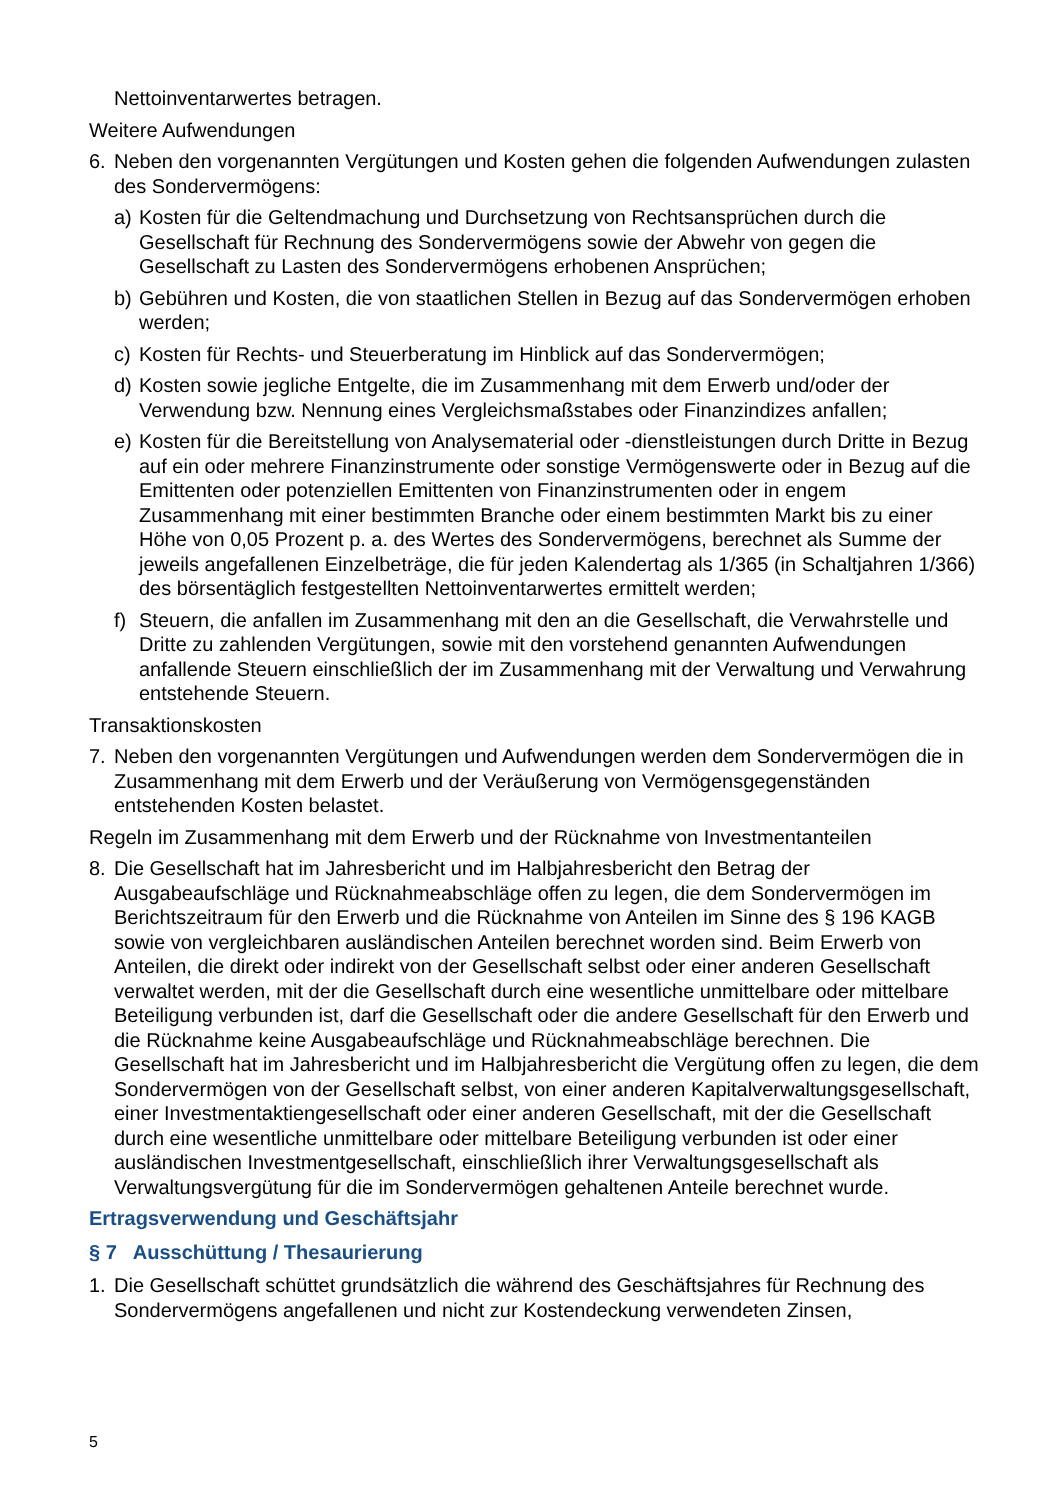Nettoinventarwertes betragen.
Weitere Aufwendungen
6. Neben den vorgenannten Vergütungen und Kosten gehen die folgenden Aufwendungen zulasten des Sondervermögens:
a) Kosten für die Geltendmachung und Durchsetzung von Rechtsansprüchen durch die Gesellschaft für Rechnung des Sondervermögens sowie der Abwehr von gegen die Gesellschaft zu Lasten des Sondervermögens erhobenen Ansprüchen;
b) Gebühren und Kosten, die von staatlichen Stellen in Bezug auf das Sondervermögen erhoben werden;
c) Kosten für Rechts- und Steuerberatung im Hinblick auf das Sondervermögen;
d) Kosten sowie jegliche Entgelte, die im Zusammenhang mit dem Erwerb und/oder der Verwendung bzw. Nennung eines Vergleichsmaßstabes oder Finanzindizes anfallen;
e) Kosten für die Bereitstellung von Analysematerial oder -dienstleistungen durch Dritte in Bezug auf ein oder mehrere Finanzinstrumente oder sonstige Vermögenswerte oder in Bezug auf die Emittenten oder potenziellen Emittenten von Finanzinstrumenten oder in engem Zusammenhang mit einer bestimmten Branche oder einem bestimmten Markt bis zu einer Höhe von 0,05 Prozent p. a. des Wertes des Sondervermögens, berechnet als Summe der jeweils angefallenen Einzelbeträge, die für jeden Kalendertag als 1/365 (in Schaltjahren 1/366) des börsentäglich festgestellten Nettoinventarwertes ermittelt werden;
f) Steuern, die anfallen im Zusammenhang mit den an die Gesellschaft, die Verwahrstelle und Dritte zu zahlenden Vergütungen, sowie mit den vorstehend genannten Aufwendungen anfallende Steuern einschließlich der im Zusammenhang mit der Verwaltung und Verwahrung entstehende Steuern.
Transaktionskosten
7. Neben den vorgenannten Vergütungen und Aufwendungen werden dem Sondervermögen die in Zusammenhang mit dem Erwerb und der Veräußerung von Vermögensgegenständen entstehenden Kosten belastet.
Regeln im Zusammenhang mit dem Erwerb und der Rücknahme von Investmentanteilen
8. Die Gesellschaft hat im Jahresbericht und im Halbjahresbericht den Betrag der Ausgabeaufschläge und Rücknahmeabschläge offen zu legen, die dem Sondervermögen im Berichtszeitraum für den Erwerb und die Rücknahme von Anteilen im Sinne des § 196 KAGB sowie von vergleichbaren ausländischen Anteilen berechnet worden sind. Beim Erwerb von Anteilen, die direkt oder indirekt von der Gesellschaft selbst oder einer anderen Gesellschaft verwaltet werden, mit der die Gesellschaft durch eine wesentliche unmittelbare oder mittelbare Beteiligung verbunden ist, darf die Gesellschaft oder die andere Gesellschaft für den Erwerb und die Rücknahme keine Ausgabeaufschläge und Rücknahmeabschläge berechnen. Die Gesellschaft hat im Jahresbericht und im Halbjahresbericht die Vergütung offen zu legen, die dem Sondervermögen von der Gesellschaft selbst, von einer anderen Kapitalverwaltungsgesellschaft, einer Investmentaktiengesellschaft oder einer anderen Gesellschaft, mit der die Gesellschaft durch eine wesentliche unmittelbare oder mittelbare Beteiligung verbunden ist oder einer ausländischen Investmentgesellschaft, einschließlich ihrer Verwaltungsgesellschaft als Verwaltungsvergütung für die im Sondervermögen gehaltenen Anteile berechnet wurde.
Ertragsverwendung und Geschäftsjahr
§ 7 Ausschüttung / Thesaurierung
1. Die Gesellschaft schüttet grundsätzlich die während des Geschäftsjahres für Rechnung des Sondervermögens angefallenen und nicht zur Kostendeckung verwendeten Zinsen,
5